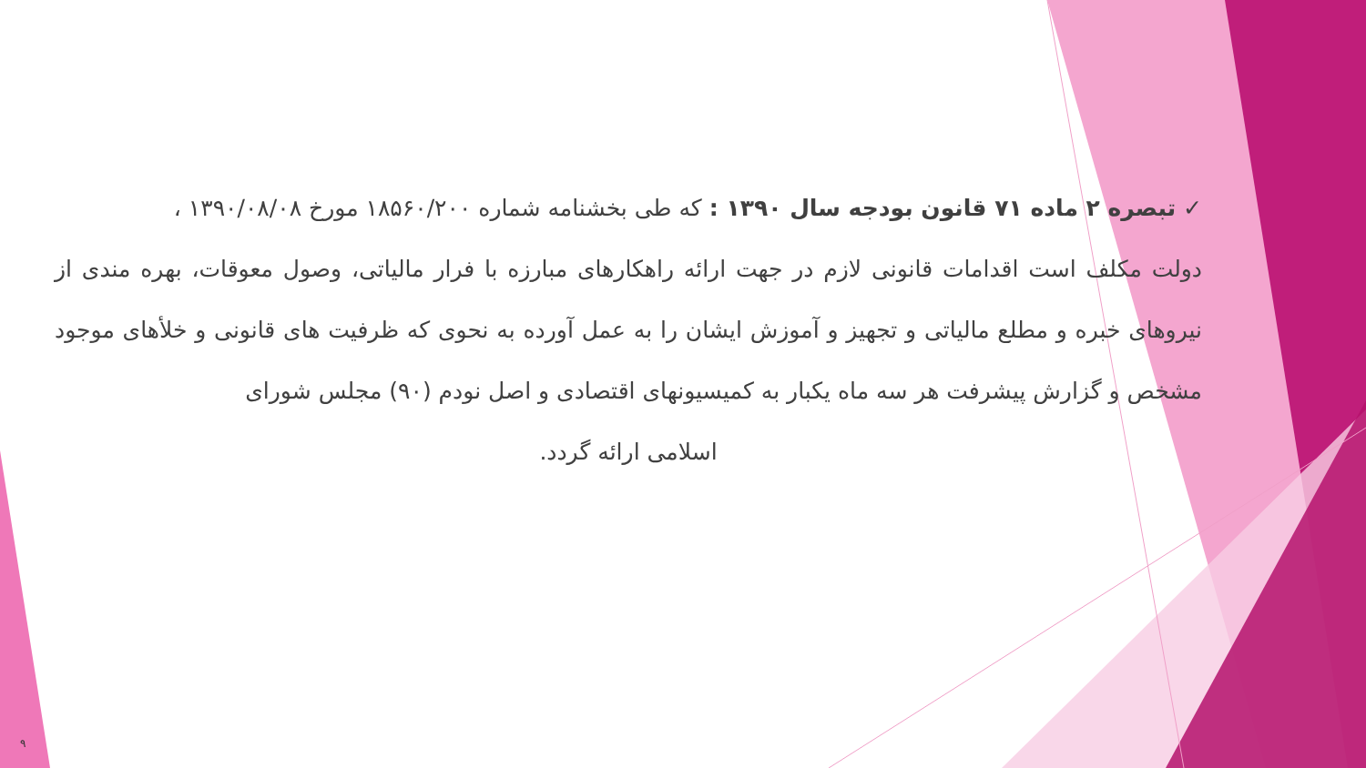✓ تبصره ۲ ماده ۷۱ قانون بودجه سال ۱۳۹۰ : که طی بخشنامه شماره ۱۸۵۶۰/۲۰۰ مورخ ۱۳۹۰/۰۸/۰۸ ،
دولت مکلف است اقدامات قانونی لازم در جهت ارائه راهکارهای مبارزه با فرار مالیاتی، وصول معوقات، بهره مندی از نیروهای خبره و مطلع مالیاتی و تجهیز و آموزش ایشان را به عمل آورده به نحوی که ظرفیت های قانونی و خلأهای موجود مشخص و گزارش پیشرفت هر سه ماه یکبار به کمیسیونهای اقتصادی و اصل نودم (۹۰) مجلس شورای
اسلامی ارائه گردد.
۹